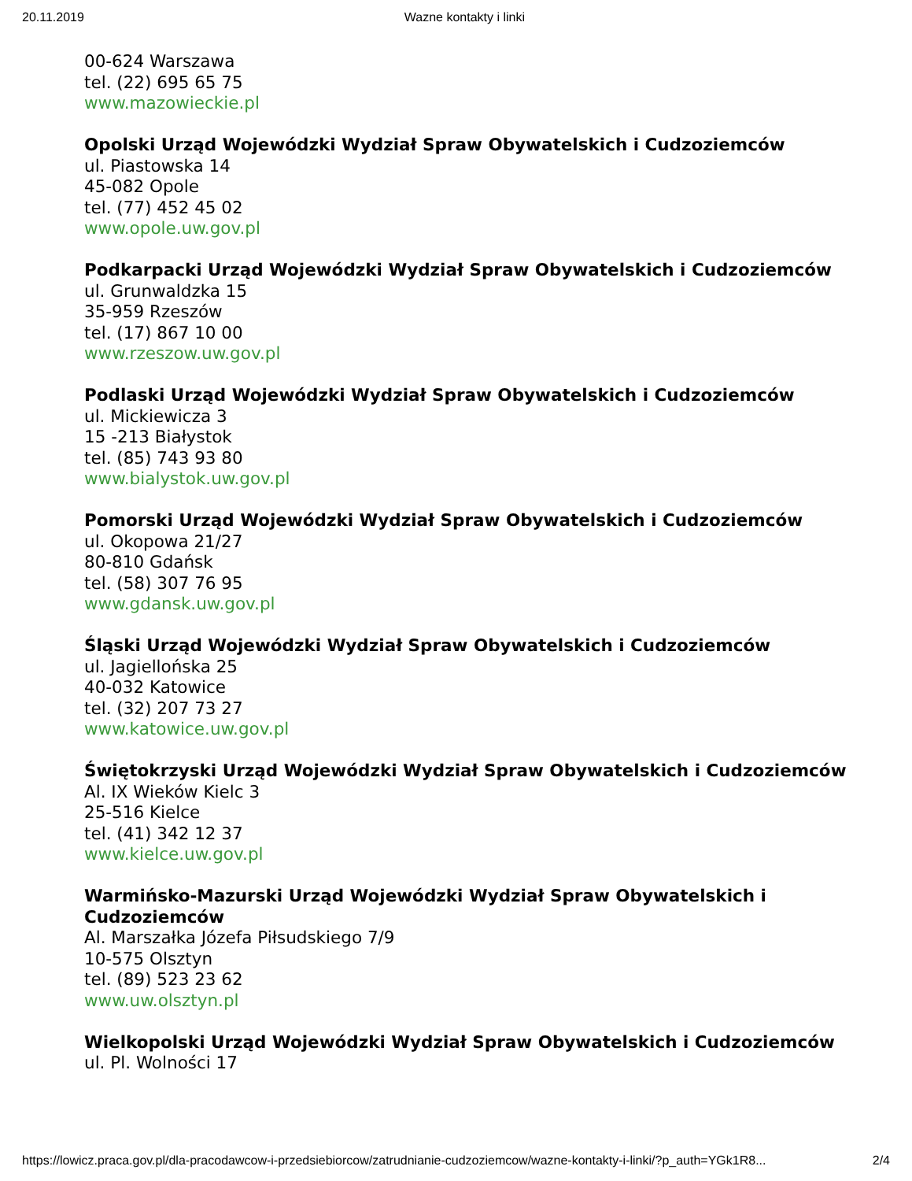20.11.2019 Wazne kontakty i linki
00-624 Warszawa
tel. (22) 695 65 75
www.mazowieckie.pl
Opolski Urząd Wojewódzki Wydział Spraw Obywatelskich i Cudzoziemców
ul. Piastowska 14
45-082 Opole
tel. (77) 452 45 02
www.opole.uw.gov.pl
Podkarpacki Urząd Wojewódzki Wydział Spraw Obywatelskich i Cudzoziemców
ul. Grunwaldzka 15
35-959 Rzeszów
tel. (17) 867 10 00
www.rzeszow.uw.gov.pl
Podlaski Urząd Wojewódzki Wydział Spraw Obywatelskich i Cudzoziemców
ul. Mickiewicza 3
15 -213 Białystok
tel. (85) 743 93 80
www.bialystok.uw.gov.pl
Pomorski Urząd Wojewódzki Wydział Spraw Obywatelskich i Cudzoziemców
ul. Okopowa 21/27
80-810 Gdańsk
tel. (58) 307 76 95
www.gdansk.uw.gov.pl
Śląski Urząd Wojewódzki Wydział Spraw Obywatelskich i Cudzoziemców
ul. Jagiellońska 25
40-032 Katowice
tel. (32) 207 73 27
www.katowice.uw.gov.pl
Świętokrzyski Urząd Wojewódzki Wydział Spraw Obywatelskich i Cudzoziemców
Al. IX Wieków Kielc 3
25-516 Kielce
tel. (41) 342 12 37
www.kielce.uw.gov.pl
Warmińsko-Mazurski Urząd Wojewódzki Wydział Spraw Obywatelskich i Cudzoziemców
Al. Marszałka Józefa Piłsudskiego 7/9
10-575 Olsztyn
tel. (89) 523 23 62
www.uw.olsztyn.pl
Wielkopolski Urząd Wojewódzki Wydział Spraw Obywatelskich i Cudzoziemców
ul. Pl. Wolności 17
https://lowicz.praca.gov.pl/dla-pracodawcow-i-przedsiebiorcow/zatrudnianie-cudzoziemcow/wazne-kontakty-i-linki/?p_auth=YGk1R8... 2/4